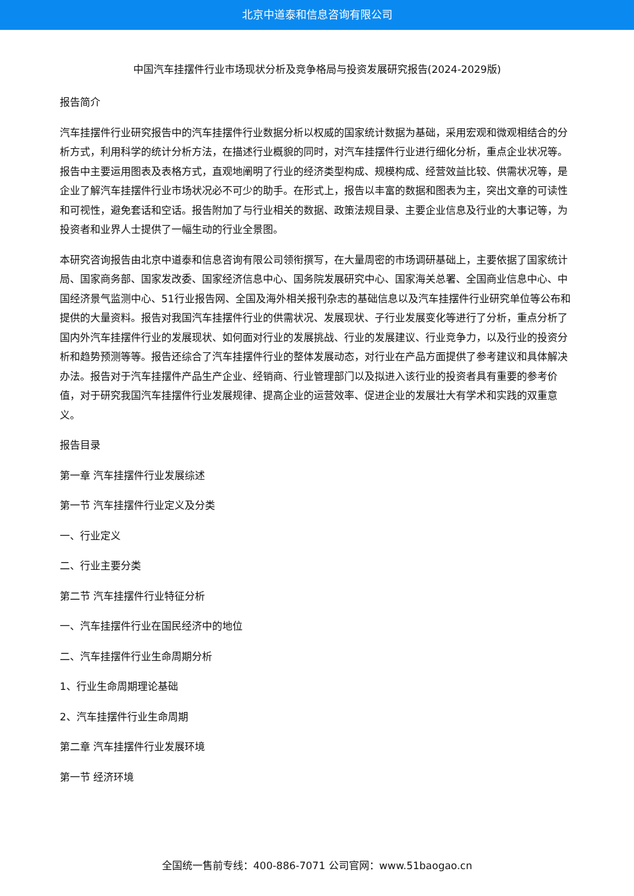北京中道泰和信息咨询有限公司
中国汽车挂摆件行业市场现状分析及竞争格局与投资发展研究报告(2024-2029版)
报告简介
汽车挂摆件行业研究报告中的汽车挂摆件行业数据分析以权威的国家统计数据为基础，采用宏观和微观相结合的分析方式，利用科学的统计分析方法，在描述行业概貌的同时，对汽车挂摆件行业进行细化分析，重点企业状况等。报告中主要运用图表及表格方式，直观地阐明了行业的经济类型构成、规模构成、经营效益比较、供需状况等，是企业了解汽车挂摆件行业市场状况必不可少的助手。在形式上，报告以丰富的数据和图表为主，突出文章的可读性和可视性，避免套话和空话。报告附加了与行业相关的数据、政策法规目录、主要企业信息及行业的大事记等，为投资者和业界人士提供了一幅生动的行业全景图。
本研究咨询报告由北京中道泰和信息咨询有限公司领衔撰写，在大量周密的市场调研基础上，主要依据了国家统计局、国家商务部、国家发改委、国家经济信息中心、国务院发展研究中心、国家海关总署、全国商业信息中心、中国经济景气监测中心、51行业报告网、全国及海外相关报刊杂志的基础信息以及汽车挂摆件行业研究单位等公布和提供的大量资料。报告对我国汽车挂摆件行业的供需状况、发展现状、子行业发展变化等进行了分析，重点分析了国内外汽车挂摆件行业的发展现状、如何面对行业的发展挑战、行业的发展建议、行业竞争力，以及行业的投资分析和趋势预测等等。报告还综合了汽车挂摆件行业的整体发展动态，对行业在产品方面提供了参考建议和具体解决办法。报告对于汽车挂摆件产品生产企业、经销商、行业管理部门以及拟进入该行业的投资者具有重要的参考价值，对于研究我国汽车挂摆件行业发展规律、提高企业的运营效率、促进企业的发展壮大有学术和实践的双重意义。
报告目录
第一章 汽车挂摆件行业发展综述
第一节 汽车挂摆件行业定义及分类
一、行业定义
二、行业主要分类
第二节 汽车挂摆件行业特征分析
一、汽车挂摆件行业在国民经济中的地位
二、汽车挂摆件行业生命周期分析
1、行业生命周期理论基础
2、汽车挂摆件行业生命周期
第二章 汽车挂摆件行业发展环境
第一节 经济环境
全国统一售前专线：400-886-7071 公司官网：www.51baogao.cn